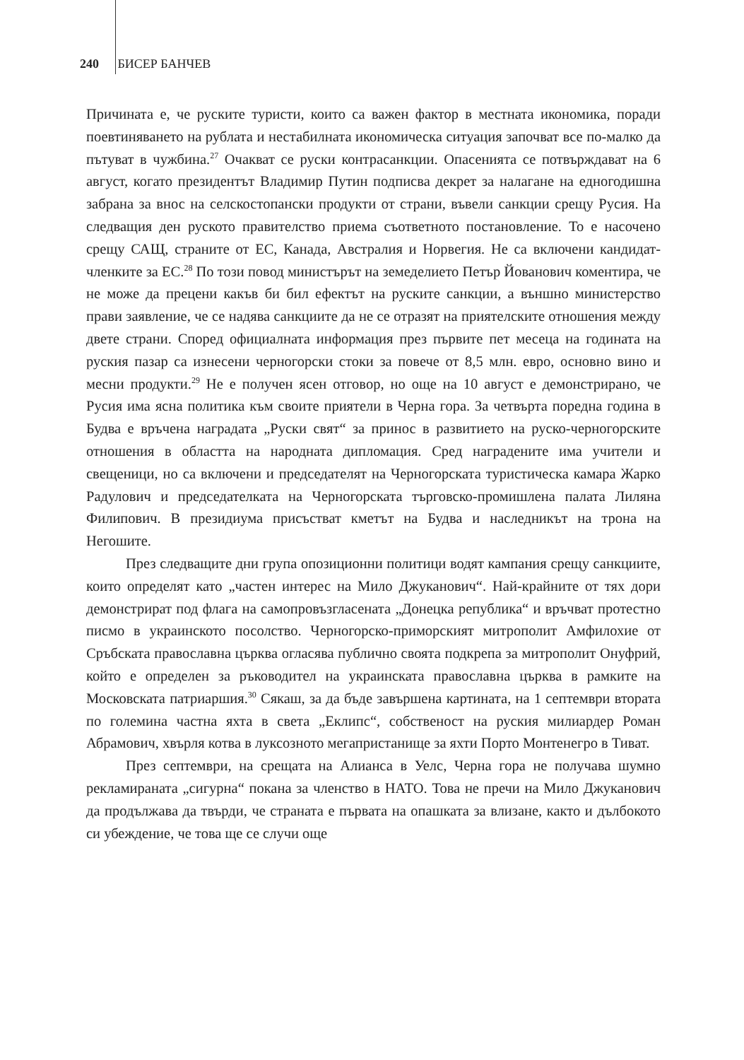240 БИСЕР БАНЧЕВ
Причината е, че руските туристи, които са важен фактор в местната икономика, поради поевтиняването на рублата и нестабилната икономическа ситуация започват все по-малко да пътуват в чужбина.<sup>27</sup> Очакват се руски контрасанкции. Опасенията се потвърждават на 6 август, когато президентът Владимир Путин подписва декрет за налагане на едногодишна забрана за внос на селскостопански продукти от страни, въвели санкции срещу Русия. На следващия ден руското правителство приема съответното постановление. То е насочено срещу САЩ, страните от ЕС, Канада, Австралия и Норвегия. Не са включени кандидат-членките за ЕС.<sup>28</sup> По този повод министърът на земеделието Петър Йованович коментира, че не може да прецени какъв би бил ефектът на руските санкции, а външно министерство прави заявление, че се надява санкциите да не се отразят на приятелските отношения между двете страни. Според официалната информация през първите пет месеца на годината на руския пазар са изнесени черногорски стоки за повече от 8,5 млн. евро, основно вино и месни продукти.<sup>29</sup> Не е получен ясен отговор, но още на 10 август е демонстрирано, че Русия има ясна политика към своите приятели в Черна гора. За четвърта поредна година в Будва е връчена наградата „Руски свят“ за принос в развитието на руско-черногорските отношения в областта на народната дипломация. Сред наградените има учители и свещеници, но са включени и председателят на Черногорската туристическа камара Жарко Радулович и председателката на Черногорската търговско-промишлена палата Лиляна Филипович. В президиума присъстват кметът на Будва и наследникът на трона на Негошите.
През следващите дни група опозиционни политици водят кампания срещу санкциите, които определят като „частен интерес на Мило Джуканович“. Най-крайните от тях дори демонстрират под флага на самопровъзгласената „Донецка република“ и връчват протестно писмо в украинското посолство. Черногорско-приморският митрополит Амфилохие от Сръбската православна църква огласява публично своята подкрепа за митрополит Онуфрий, който е определен за ръководител на украинската православна църква в рамките на Московската патриаршия.<sup>30</sup> Сякаш, за да бъде завършена картината, на 1 септември втората по големина частна яхта в света „Еклипс“, собственост на руския милиардер Роман Абрамович, хвърля котва в луксозното мегапристанище за яхти Порто Монтенегро в Тиват.
През септември, на срещата на Алианса в Уелс, Черна гора не получава шумно рекламираната „сигурна“ покана за членство в НАТО. Това не пречи на Мило Джуканович да продължава да твърди, че страната е първата на опашката за влизане, както и дълбокото си убеждение, че това ще се случи още